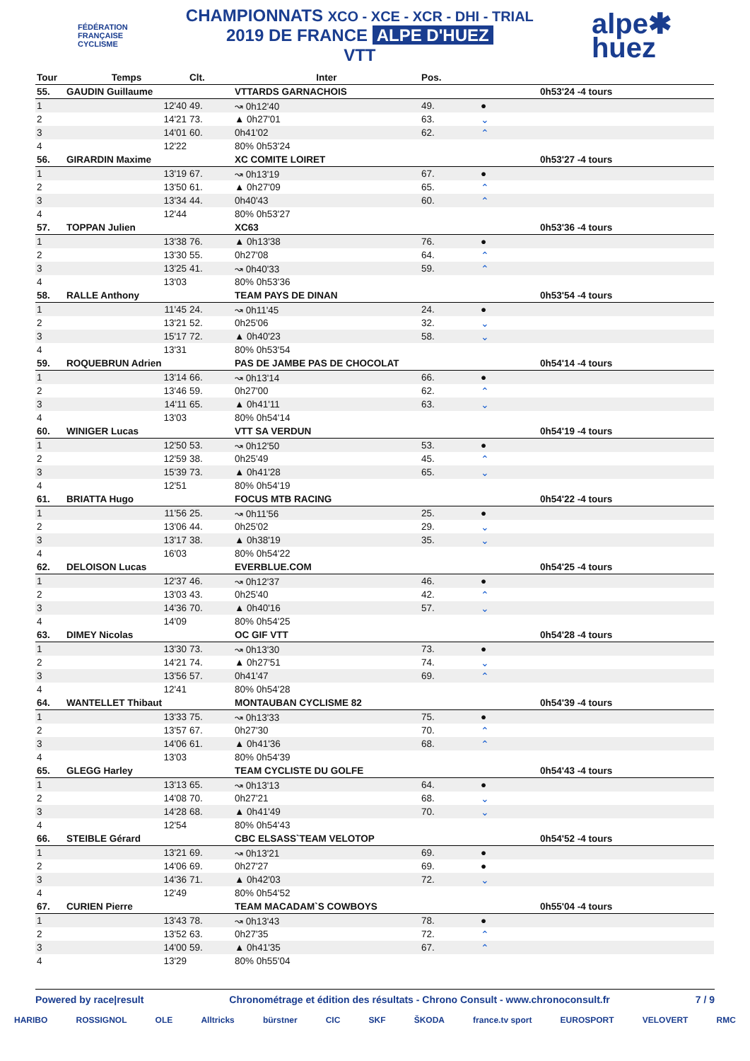FÉDÉRATION
FRANÇAISE
CYCLISME
CHAMPIONNATS XCO - XCE - XCR - DHI - TRIAL
2019 DE FRANCE ALPE D'HUEZ
VTT
alpe✱
huez
| Tour | Temps | Clt. | Inter | Pos. | | |
| --- | --- | --- | --- | --- | --- | --- |
| 55. | GAUDIN Guillaume | | VTTARDS GARNACHOIS | | | 0h53'24 -4 tours |
| 1 | 12'40 | 49. | ↝ 0h12'40 | 49. | ● | |
| 2 | 14'21 | 73. | ▲ 0h27'01 | 63. | ⌄ | |
| 3 | 14'01 | 60. | 0h41'02 | 62. | ⌃ | |
| 4 | 12'22 | | 80% 0h53'24 | | | |
| 56. | GIRARDIN Maxime | | XC COMITE LOIRET | | | 0h53'27 -4 tours |
| 1 | 13'19 | 67. | ↝ 0h13'19 | 67. | ● | |
| 2 | 13'50 | 61. | ▲ 0h27'09 | 65. | ⌃ | |
| 3 | 13'34 | 44. | 0h40'43 | 60. | ⌃ | |
| 4 | 12'44 | | 80% 0h53'27 | | | |
| 57. | TOPPAN Julien | | XC63 | | | 0h53'36 -4 tours |
| 1 | 13'38 | 76. | ▲ 0h13'38 | 76. | ● | |
| 2 | 13'30 | 55. | 0h27'08 | 64. | ⌃ | |
| 3 | 13'25 | 41. | ↝ 0h40'33 | 59. | ⌃ | |
| 4 | 13'03 | | 80% 0h53'36 | | | |
| 58. | RALLE Anthony | | TEAM PAYS DE DINAN | | | 0h53'54 -4 tours |
| 1 | 11'45 | 24. | ↝ 0h11'45 | 24. | ● | |
| 2 | 13'21 | 52. | 0h25'06 | 32. | ⌄ | |
| 3 | 15'17 | 72. | ▲ 0h40'23 | 58. | ⌄ | |
| 4 | 13'31 | | 80% 0h53'54 | | | |
| 59. | ROQUEBRUN Adrien | | PAS DE JAMBE PAS DE CHOCOLAT | | | 0h54'14 -4 tours |
| 1 | 13'14 | 66. | ↝ 0h13'14 | 66. | ● | |
| 2 | 13'46 | 59. | 0h27'00 | 62. | ⌃ | |
| 3 | 14'11 | 65. | ▲ 0h41'11 | 63. | ⌄ | |
| 4 | 13'03 | | 80% 0h54'14 | | | |
| 60. | WINIGER Lucas | | VTT SA VERDUN | | | 0h54'19 -4 tours |
| 1 | 12'50 | 53. | ↝ 0h12'50 | 53. | ● | |
| 2 | 12'59 | 38. | 0h25'49 | 45. | ⌃ | |
| 3 | 15'39 | 73. | ▲ 0h41'28 | 65. | ⌄ | |
| 4 | 12'51 | | 80% 0h54'19 | | | |
| 61. | BRIATTA Hugo | | FOCUS MTB RACING | | | 0h54'22 -4 tours |
| 1 | 11'56 | 25. | ↝ 0h11'56 | 25. | ● | |
| 2 | 13'06 | 44. | 0h25'02 | 29. | ⌄ | |
| 3 | 13'17 | 38. | ▲ 0h38'19 | 35. | ⌄ | |
| 4 | 16'03 | | 80% 0h54'22 | | | |
| 62. | DELOISON Lucas | | EVERBLUE.COM | | | 0h54'25 -4 tours |
| 1 | 12'37 | 46. | ↝ 0h12'37 | 46. | ● | |
| 2 | 13'03 | 43. | 0h25'40 | 42. | ⌃ | |
| 3 | 14'36 | 70. | ▲ 0h40'16 | 57. | ⌄ | |
| 4 | 14'09 | | 80% 0h54'25 | | | |
| 63. | DIMEY Nicolas | | OC GIF VTT | | | 0h54'28 -4 tours |
| 1 | 13'30 | 73. | ↝ 0h13'30 | 73. | ● | |
| 2 | 14'21 | 74. | ▲ 0h27'51 | 74. | ⌄ | |
| 3 | 13'56 | 57. | 0h41'47 | 69. | ⌃ | |
| 4 | 12'41 | | 80% 0h54'28 | | | |
| 64. | WANTELLET Thibaut | | MONTAUBAN CYCLISME 82 | | | 0h54'39 -4 tours |
| 1 | 13'33 | 75. | ↝ 0h13'33 | 75. | ● | |
| 2 | 13'57 | 67. | 0h27'30 | 70. | ⌃ | |
| 3 | 14'06 | 61. | ▲ 0h41'36 | 68. | ⌃ | |
| 4 | 13'03 | | 80% 0h54'39 | | | |
| 65. | GLEGG Harley | | TEAM CYCLISTE DU GOLFE | | | 0h54'43 -4 tours |
| 1 | 13'13 | 65. | ↝ 0h13'13 | 64. | ● | |
| 2 | 14'08 | 70. | 0h27'21 | 68. | ⌄ | |
| 3 | 14'28 | 68. | ▲ 0h41'49 | 70. | ⌄ | |
| 4 | 12'54 | | 80% 0h54'43 | | | |
| 66. | STEIBLE Gérard | | CBC ELSASS`TEAM VELOTOP | | | 0h54'52 -4 tours |
| 1 | 13'21 | 69. | ↝ 0h13'21 | 69. | ● | |
| 2 | 14'06 | 69. | 0h27'27 | 69. | ● | |
| 3 | 14'36 | 71. | ▲ 0h42'03 | 72. | ⌄ | |
| 4 | 12'49 | | 80% 0h54'52 | | | |
| 67. | CURIEN Pierre | | TEAM MACADAM`S COWBOYS | | | 0h55'04 -4 tours |
| 1 | 13'43 | 78. | ↝ 0h13'43 | 78. | ● | |
| 2 | 13'52 | 63. | 0h27'35 | 72. | ⌃ | |
| 3 | 14'00 | 59. | ▲ 0h41'35 | 67. | ⌃ | |
| 4 | 13'29 | | 80% 0h55'04 | | | |
Powered by race|result Chronométrage et édition des résultats - Chrono Consult - www.chronoconsult.fr 7 / 9
HARIBO ROSSIGNOL OLE Alltricks bürstner CIC SKF ŠKODA france.tv sport EUROSPORT VELOVERT RMC